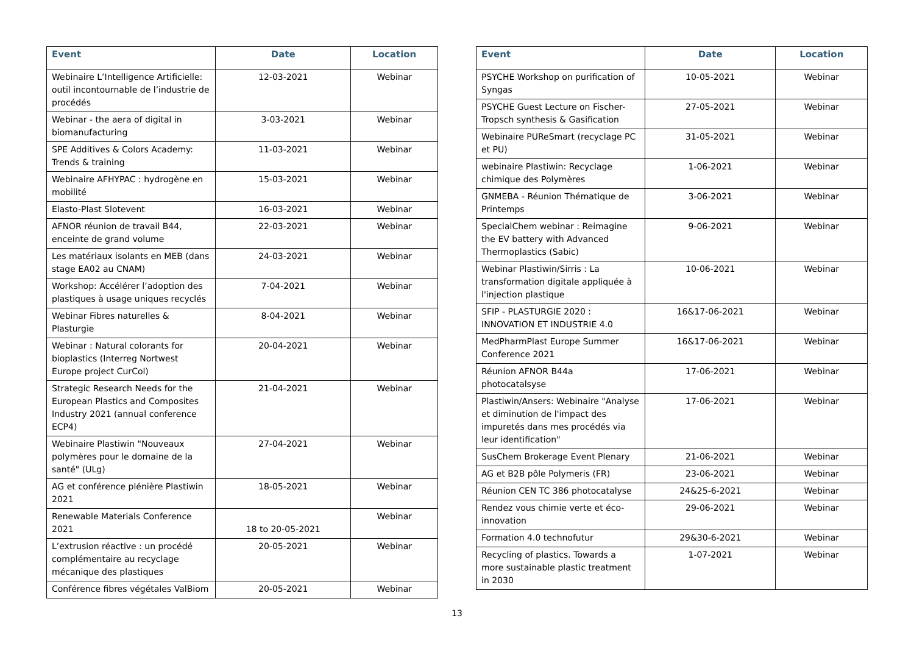| Event | Date | Location |
| --- | --- | --- |
| Webinaire L’Intelligence Artificielle: outil incontournable de l’industrie de procédés | 12-03-2021 | Webinar |
| Webinar - the aera of digital in biomanufacturing | 3-03-2021 | Webinar |
| SPE Additives & Colors Academy: Trends & training | 11-03-2021 | Webinar |
| Webinaire AFHYPAC : hydrogène en mobilité | 15-03-2021 | Webinar |
| Elasto-Plast Slotevent | 16-03-2021 | Webinar |
| AFNOR réunion de travail B44, enceinte de grand volume | 22-03-2021 | Webinar |
| Les matériaux isolants en MEB (dans stage EA02 au CNAM) | 24-03-2021 | Webinar |
| Workshop: Accélérer l’adoption des plastiques à usage uniques recyclés | 7-04-2021 | Webinar |
| Webinar Fibres naturelles & Plasturgie | 8-04-2021 | Webinar |
| Webinar : Natural colorants for bioplastics (Interreg Nortwest Europe project CurCol) | 20-04-2021 | Webinar |
| Strategic Research Needs for the European Plastics and Composites Industry 2021 (annual conference ECP4) | 21-04-2021 | Webinar |
| Webinaire Plastiwin "Nouveaux polymères pour le domaine de la santé" (ULg) | 27-04-2021 | Webinar |
| AG et conférence plénière Plastiwin 2021 | 18-05-2021 | Webinar |
| Renewable Materials Conference 2021 | 18 to 20-05-2021 | Webinar |
| L’extrusion réactive : un procédé complémentaire au recyclage mécanique des plastiques | 20-05-2021 | Webinar |
| Conférence fibres végétales ValBiom | 20-05-2021 | Webinar |
| Event | Date | Location |
| --- | --- | --- |
| PSYCHE Workshop on purification of Syngas | 10-05-2021 | Webinar |
| PSYCHE Guest Lecture on Fischer-Tropsch synthesis & Gasification | 27-05-2021 | Webinar |
| Webinaire PUReSmart (recyclage PC et PU) | 31-05-2021 | Webinar |
| webinaire Plastiwin: Recyclage chimique des Polymères | 1-06-2021 | Webinar |
| GNMEBA - Réunion Thématique de Printemps | 3-06-2021 | Webinar |
| SpecialChem webinar : Reimagine the EV battery with Advanced Thermoplastics (Sabic) | 9-06-2021 | Webinar |
| Webinar Plastiwin/Sirris : La transformation digitale appliquée à l'injection plastique | 10-06-2021 | Webinar |
| SFIP - PLASTURGIE 2020 : INNOVATION ET INDUSTRIE 4.0 | 16&17-06-2021 | Webinar |
| MedPharmPlast Europe Summer Conference 2021 | 16&17-06-2021 | Webinar |
| Réunion AFNOR B44a photocatalsyse | 17-06-2021 | Webinar |
| Plastiwin/Ansers: Webinaire "Analyse et diminution de l'impact des impuretés dans mes procédés via leur identification" | 17-06-2021 | Webinar |
| SusChem Brokerage Event Plenary | 21-06-2021 | Webinar |
| AG et B2B pôle Polymeris (FR) | 23-06-2021 | Webinar |
| Réunion CEN TC 386 photocatalyse | 24&25-6-2021 | Webinar |
| Rendez vous chimie verte et éco-innovation | 29-06-2021 | Webinar |
| Formation 4.0 technofutur | 29&30-6-2021 | Webinar |
| Recycling of plastics. Towards a more sustainable plastic treatment in 2030 | 1-07-2021 | Webinar |
13